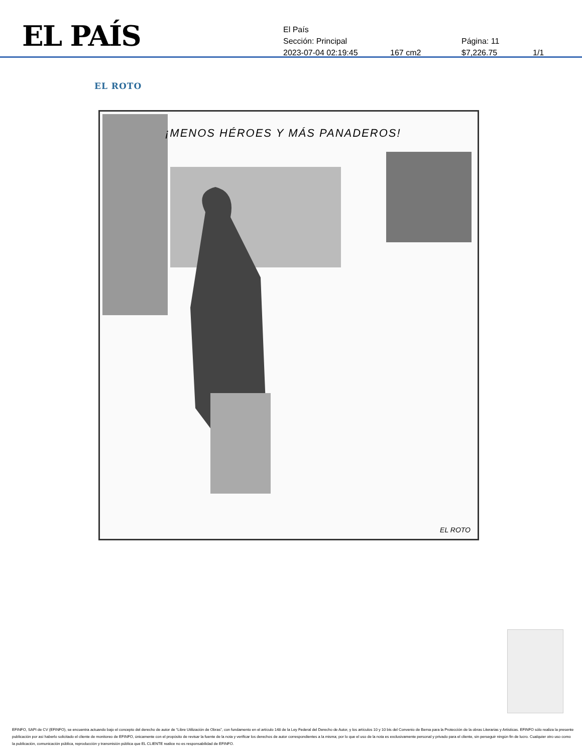EL PAÍS
El País
Sección: Principal Página: 11
2023-07-04 02:19:45 167 cm2 $7,226.75 1/1
EL ROTO
¡MENOS HÉROES Y MÁS PANADEROS!
EL ROTO
EFINFO, SAPI de CV (EFINFO), se encuentra actuando bajo el concepto del derecho de autor de “Libre Utilización de Obras”, con fundamento en el artículo 148 de la Ley Federal del Derecho de Autor, y los artículos 10 y 10 bis del Convenio de Berna para la Protección de la obras Literarias y Artísticas. EFINFO sólo realiza la presente publicación por así haberlo solicitado el cliente de monitoreo de EFINFO, únicamente con el propósito de revisar la fuente de la nota y verificar los derechos de autor correspondientes a la misma; por lo que el uso de la nota es exclusivamente personal y privado para el cliente, sin perseguir ningún fin de lucro. Cualquier otro uso como la publicación, comunicación pública, reproducción y transmisión pública que EL CLIENTE realice no es responsabilidad de EFINFO.